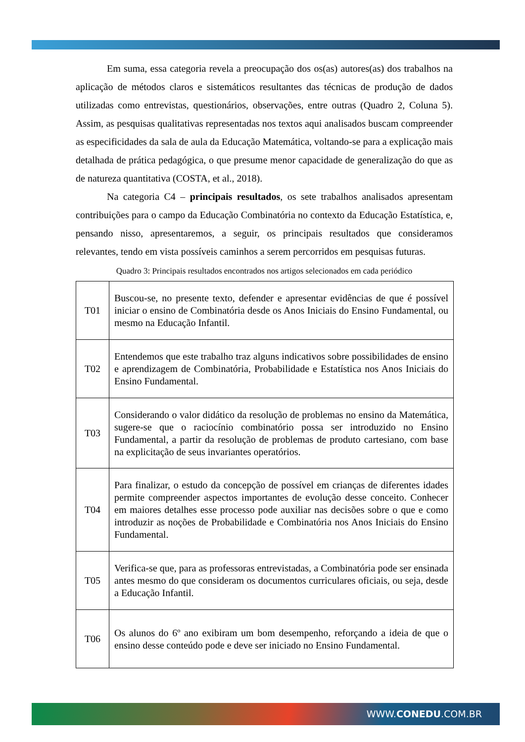Em suma, essa categoria revela a preocupação dos os(as) autores(as) dos trabalhos na aplicação de métodos claros e sistemáticos resultantes das técnicas de produção de dados utilizadas como entrevistas, questionários, observações, entre outras (Quadro 2, Coluna 5). Assim, as pesquisas qualitativas representadas nos textos aqui analisados buscam compreender as especificidades da sala de aula da Educação Matemática, voltando-se para a explicação mais detalhada de prática pedagógica, o que presume menor capacidade de generalização do que as de natureza quantitativa (COSTA, et al., 2018).
Na categoria C4 – principais resultados, os sete trabalhos analisados apresentam contribuições para o campo da Educação Combinatória no contexto da Educação Estatística, e, pensando nisso, apresentaremos, a seguir, os principais resultados que consideramos relevantes, tendo em vista possíveis caminhos a serem percorridos em pesquisas futuras.
Quadro 3: Principais resultados encontrados nos artigos selecionados em cada periódico
| T01 | Buscou-se, no presente texto, defender e apresentar evidências de que é possível iniciar o ensino de Combinatória desde os Anos Iniciais do Ensino Fundamental, ou mesmo na Educação Infantil. |
| T02 | Entendemos que este trabalho traz alguns indicativos sobre possibilidades de ensino e aprendizagem de Combinatória, Probabilidade e Estatística nos Anos Iniciais do Ensino Fundamental. |
| T03 | Considerando o valor didático da resolução de problemas no ensino da Matemática, sugere-se que o raciocínio combinatório possa ser introduzido no Ensino Fundamental, a partir da resolução de problemas de produto cartesiano, com base na explicitação de seus invariantes operatórios. |
| T04 | Para finalizar, o estudo da concepção de possível em crianças de diferentes idades permite compreender aspectos importantes de evolução desse conceito. Conhecer em maiores detalhes esse processo pode auxiliar nas decisões sobre o que e como introduzir as noções de Probabilidade e Combinatória nos Anos Iniciais do Ensino Fundamental. |
| T05 | Verifica-se que, para as professoras entrevistadas, a Combinatória pode ser ensinada antes mesmo do que consideram os documentos curriculares oficiais, ou seja, desde a Educação Infantil. |
| T06 | Os alunos do 6º ano exibiram um bom desempenho, reforçando a ideia de que o ensino desse conteúdo pode e deve ser iniciado no Ensino Fundamental. |
WWW.CONEDU.COM.BR